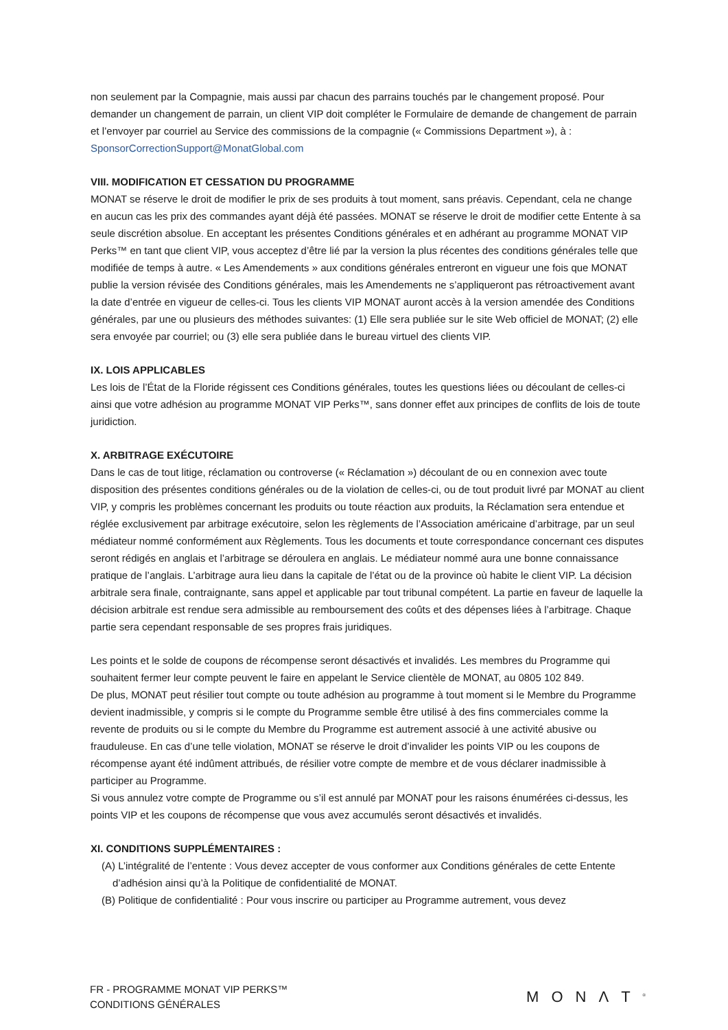non seulement par la Compagnie, mais aussi par chacun des parrains touchés par le changement proposé. Pour demander un changement de parrain, un client VIP doit compléter le Formulaire de demande de changement de parrain et l’envoyer par courriel au Service des commissions de la compagnie (« Commissions Department »), à : SponsorCorrectionSupport@MonatGlobal.com
VIII. MODIFICATION ET CESSATION DU PROGRAMME
MONAT se réserve le droit de modifier le prix de ses produits à tout moment, sans préavis. Cependant, cela ne change en aucun cas les prix des commandes ayant déjà été passées. MONAT se réserve le droit de modifier cette Entente à sa seule discrétion absolue. En acceptant les présentes Conditions générales et en adhérant au programme MONAT VIP Perks™ en tant que client VIP, vous acceptez d’être lié par la version la plus récentes des conditions générales telle que modifiée de temps à autre. « Les Amendements » aux conditions générales entreront en vigueur une fois que MONAT publie la version révisée des Conditions générales, mais les Amendements ne s’appliqueront pas rétroactivement avant la date d’entrée en vigueur de celles-ci. Tous les clients VIP MONAT auront accès à la version amendée des Conditions générales, par une ou plusieurs des méthodes suivantes: (1) Elle sera publiée sur le site Web officiel de MONAT; (2) elle sera envoyée par courriel; ou (3) elle sera publiée dans le bureau virtuel des clients VIP.
IX. LOIS APPLICABLES
Les lois de l’État de la Floride régissent ces Conditions générales, toutes les questions liées ou découlant de celles-ci ainsi que votre adhésion au programme MONAT VIP Perks™, sans donner effet aux principes de conflits de lois de toute juridiction.
X. ARBITRAGE EXÉCUTOIRE
Dans le cas de tout litige, réclamation ou controverse (« Réclamation ») découlant de ou en connexion avec toute disposition des présentes conditions générales ou de la violation de celles-ci, ou de tout produit livré par MONAT au client VIP, y compris les problèmes concernant les produits ou toute réaction aux produits, la Réclamation sera entendue et réglée exclusivement par arbitrage exécutoire, selon les règlements de l’Association américaine d’arbitrage, par un seul médiateur nommé conformément aux Règlements. Tous les documents et toute correspondance concernant ces disputes seront rédigés en anglais et l’arbitrage se déroulera en anglais. Le médiateur nommé aura une bonne connaissance pratique de l’anglais. L’arbitrage aura lieu dans la capitale de l’état ou de la province où habite le client VIP. La décision arbitrale sera finale, contraignante, sans appel et applicable par tout tribunal compétent. La partie en faveur de laquelle la décision arbitrale est rendue sera admissible au remboursement des coûts et des dépenses liées à l’arbitrage. Chaque partie sera cependant responsable de ses propres frais juridiques.
Les points et le solde de coupons de récompense seront désactivés et invalidés. Les membres du Programme qui souhaitent fermer leur compte peuvent le faire en appelant le Service clientèle de MONAT, au 0805 102 849.
De plus, MONAT peut résilier tout compte ou toute adhésion au programme à tout moment si le Membre du Programme devient inadmissible, y compris si le compte du Programme semble être utilisé à des fins commerciales comme la revente de produits ou si le compte du Membre du Programme est autrement associé à une activité abusive ou frauduleuse. En cas d’une telle violation, MONAT se réserve le droit d’invalider les points VIP ou les coupons de récompense ayant été indûment attribués, de résilier votre compte de membre et de vous déclarer inadmissible à participer au Programme.
Si vous annulez votre compte de Programme ou s’il est annulé par MONAT pour les raisons énumérées ci-dessus, les points VIP et les coupons de récompense que vous avez accumulés seront désactivés et invalidés.
XI. CONDITIONS SUPPLÉMENTAIRES :
(A) L’intégralité de l’entente : Vous devez accepter de vous conformer aux Conditions générales de cette Entente d’adhésion ainsi qu’à la Politique de confidentialité de MONAT.
(B) Politique de confidentialité : Pour vous inscrire ou participer au Programme autrement, vous devez
FR - PROGRAMME MONAT VIP PERKS™
CONDITIONS GÉNÉRALES
MONΛT<sup>®</sup>